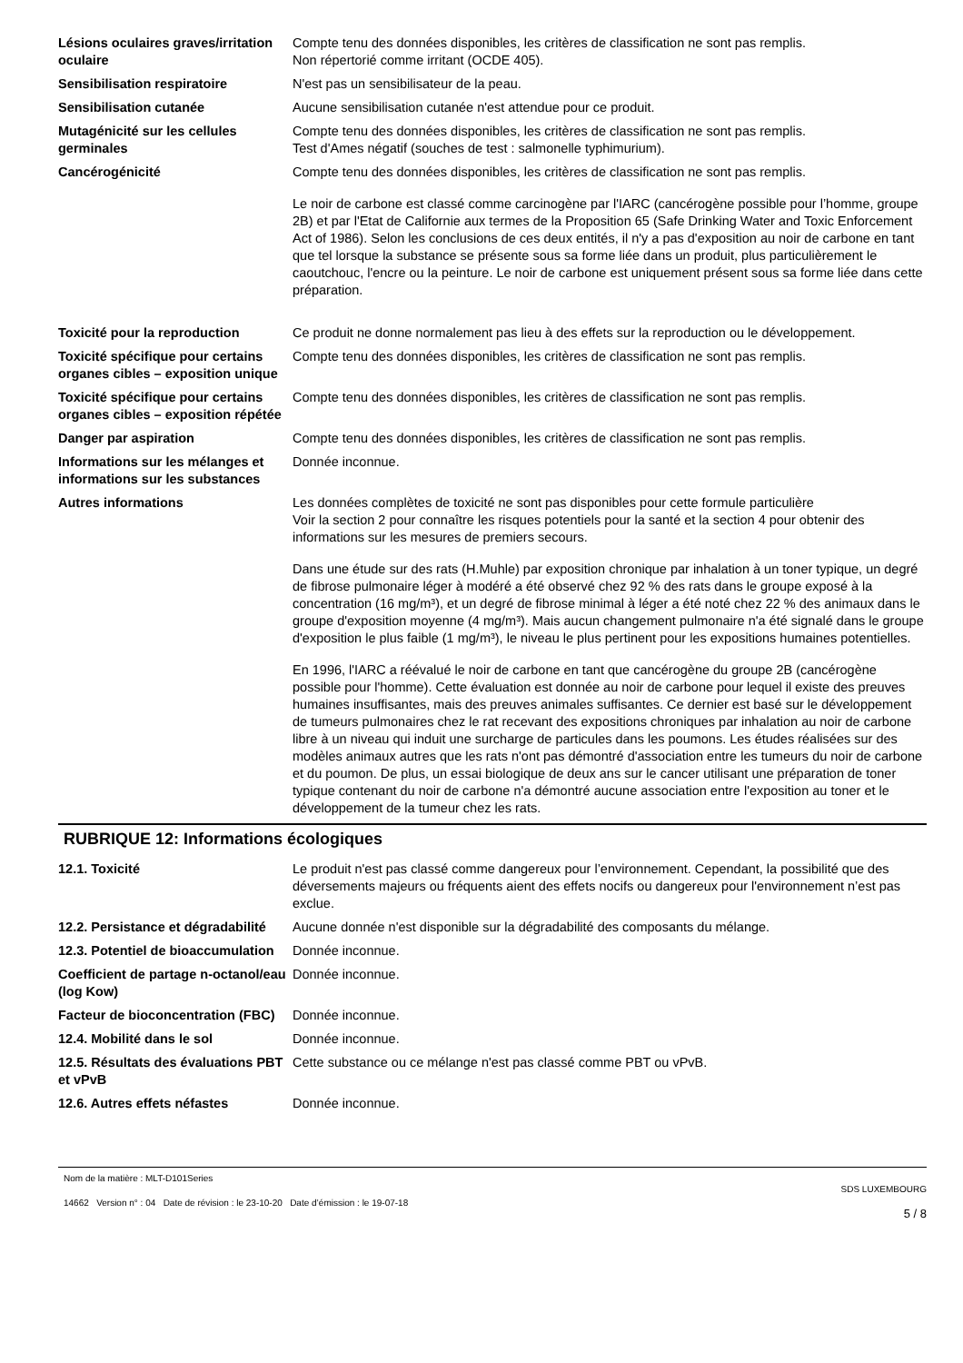Lésions oculaires graves/irritation oculaire
Compte tenu des données disponibles, les critères de classification ne sont pas remplis.
Non répertorié comme irritant (OCDE 405).
Sensibilisation respiratoire N'est pas un sensibilisateur de la peau.
Sensibilisation cutanée Aucune sensibilisation cutanée n'est attendue pour ce produit.
Mutagénicité sur les cellules germinales
Compte tenu des données disponibles, les critères de classification ne sont pas remplis.
Test d'Ames négatif (souches de test : salmonelle typhimurium).
Cancérogénicité Compte tenu des données disponibles, les critères de classification ne sont pas remplis.
Le noir de carbone est classé comme carcinogène par l'IARC (cancérogène possible pour l’homme, groupe 2B) et par l'Etat de Californie aux termes de la Proposition 65 (Safe Drinking Water and Toxic Enforcement Act of 1986). Selon les conclusions de ces deux entités, il n'y a pas d'exposition au noir de carbone en tant que tel lorsque la substance se présente sous sa forme liée dans un produit, plus particulièrement le caoutchouc, l'encre ou la peinture. Le noir de carbone est uniquement présent sous sa forme liée dans cette préparation.
Toxicité pour la reproduction Ce produit ne donne normalement pas lieu à des effets sur la reproduction ou le développement.
Toxicité spécifique pour certains organes cibles – exposition unique
Compte tenu des données disponibles, les critères de classification ne sont pas remplis.
Toxicité spécifique pour certains organes cibles – exposition répétée
Compte tenu des données disponibles, les critères de classification ne sont pas remplis.
Danger par aspiration Compte tenu des données disponibles, les critères de classification ne sont pas remplis.
Informations sur les mélanges et informations sur les substances
Donnée inconnue.
Autres informations Les données complètes de toxicité ne sont pas disponibles pour cette formule particulière
Voir la section 2 pour connaître les risques potentiels pour la santé et la section 4 pour obtenir des informations sur les mesures de premiers secours.
Dans une étude sur des rats (H.Muhle) par exposition chronique par inhalation à un toner typique, un degré de fibrose pulmonaire léger à modéré a été observé chez 92 % des rats dans le groupe exposé à la concentration (16 mg/m³), et un degré de fibrose minimal à léger a été noté chez 22 % des animaux dans le groupe d'exposition moyenne (4 mg/m³). Mais aucun changement pulmonaire n'a été signalé dans le groupe d'exposition le plus faible (1 mg/m³), le niveau le plus pertinent pour les expositions humaines potentielles.
En 1996, l'IARC a réévalué le noir de carbone en tant que cancérogène du groupe 2B (cancérogène possible pour l'homme). Cette évaluation est donnée au noir de carbone pour lequel il existe des preuves humaines insuffisantes, mais des preuves animales suffisantes. Ce dernier est basé sur le développement de tumeurs pulmonaires chez le rat recevant des expositions chroniques par inhalation au noir de carbone libre à un niveau qui induit une surcharge de particules dans les poumons. Les études réalisées sur des modèles animaux autres que les rats n'ont pas démontré d'association entre les tumeurs du noir de carbone et du poumon. De plus, un essai biologique de deux ans sur le cancer utilisant une préparation de toner typique contenant du noir de carbone n'a démontré aucune association entre l'exposition au toner et le développement de la tumeur chez les rats.
RUBRIQUE 12: Informations écologiques
12.1. Toxicité Le produit n'est pas classé comme dangereux pour l’environnement. Cependant, la possibilité que des déversements majeurs ou fréquents aient des effets nocifs ou dangereux pour l'environnement n’est pas exclue.
12.2. Persistance et dégradabilité
Aucune donnée n'est disponible sur la dégradabilité des composants du mélange.
12.3. Potentiel de bioaccumulation
Donnée inconnue.
Coefficient de partage n-octanol/eau (log Kow)
Donnée inconnue.
Facteur de bioconcentration (FBC)
Donnée inconnue.
12.4. Mobilité dans le sol Donnée inconnue.
12.5. Résultats des évaluations PBT et vPvB
Cette substance ou ce mélange n'est pas classé comme PBT ou vPvB.
12.6. Autres effets néfastes Donnée inconnue.
Nom de la matière : MLT-D101Series
14662 Version n° : 04 Date de révision : le 23-10-20 Date d’émission : le 19-07-18
SDS LUXEMBOURG
5 / 8